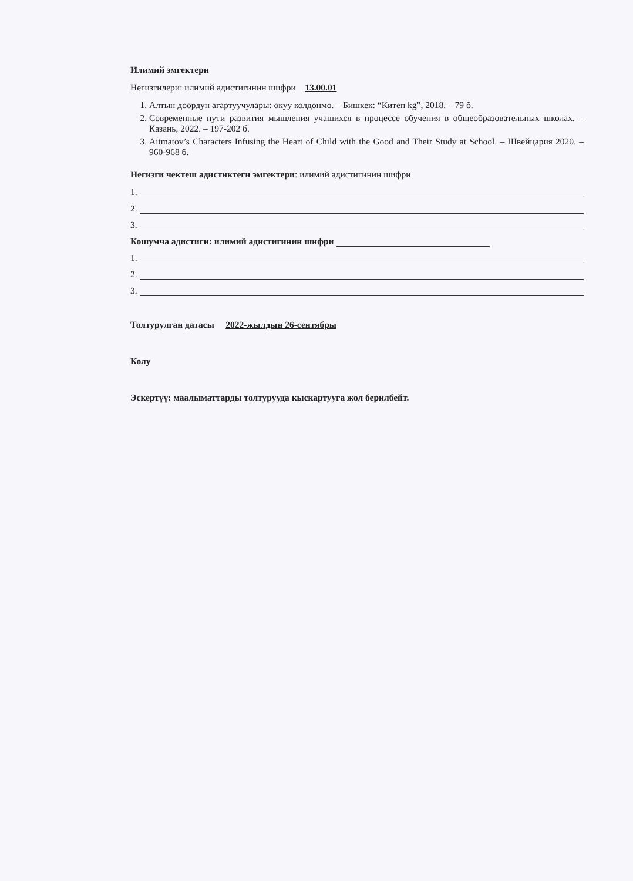Илимий эмгектери
Негизгилери: илимий адистигинин шифри 13.00.01
1. Алтын доордун агартуучулары: окуу колдонмо. – Бишкек: “Китеп kg”, 2018. – 79 б.
2. Современные пути развития мышления учашихся в процессе обучения в общеобразовательных школах. – Казань, 2022. – 197-202 б.
3. Aitmatov’s Characters Infusing the Heart of Child with the Good and Their Study at School. – Швейцария 2020. – 960-968 б.
Негизги чектеш адистиктеги эмгектери: илимий адистигинин шифри
1.
2.
3.
Кошумча адистиги: илимий адистигинин шифри
1.
2.
3.
Толтурулган датасы 2022-жылдын 26-сентябры
Колу
Эскертүү: маалыматтарды толтурууда кыскартууга жол берилбейт.